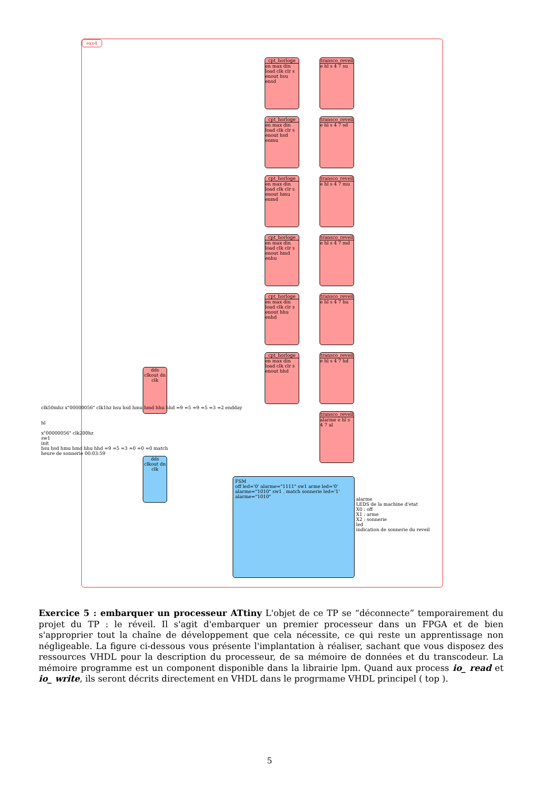exo4
cpt_horloge
en max din load clk clr s enout hsu ensd
cpt_horloge
en max din load clk clr s enout hsd enmu
cpt_horloge
en max din load clk clr s enout hmu enmd
cpt_horloge
en max din load clk clr s enout hmd enhu
cpt_horloge
en max din load clk clr s enout hhu enhd
cpt_horloge
en max din load clk clr s enout hhd
transco_reveil
e hl s 4 7 su
transco_reveil
e hl s 4 7 sd
transco_reveil
e hl s 4 7 mu
transco_reveil
e hl s 4 7 md
transco_reveil
e hl s 4 7 hu
transco_reveil
e hl s 4 7 hd
transco_reveil
alarme e hl s 4 7 al
dds clkout dn clk
dds clkout dn clk
clk50mhz x"00000056" clk1hz hsu hsd hmu hmd hhu hhd =9 =5 =9 =5 =3 =2 endday
hl
x"00000056" clk200hz
sw1
init
hsu hsd hmu hmd hhu hhd =9 =5 =3 =0 =0 =0 match
heure de sonnerie 00:03:59
FSM
off led='0' alarme="1111" sw1 arme led='0' alarme="1010" sw1 . match sonnerie led='1' alarme="1010"
alarme
LEDS de la machine d'etat
X0 : off
X1 : arme
X2 : sonnerie
led
indication de sonnerie du reveil
Exercice 5 : embarquer un processeur ATtiny L'objet de ce TP se “déconnecte” temporairement du projet du TP : le réveil. Il s'agit d'embarquer un premier processeur dans un FPGA et de bien s'approprier tout la chaîne de développement que cela nécessite, ce qui reste un apprentissage non négligeable. La figure ci-dessous vous présente l'implantation à réaliser, sachant que vous disposez des ressources VHDL pour la description du processeur, de sa mémoire de données et du transcodeur. La mémoire programme est un component disponible dans la librairie lpm. Quand aux process io_ read et io_ write, ils seront décrits directement en VHDL dans le progrmame VHDL principel ( top ).
5